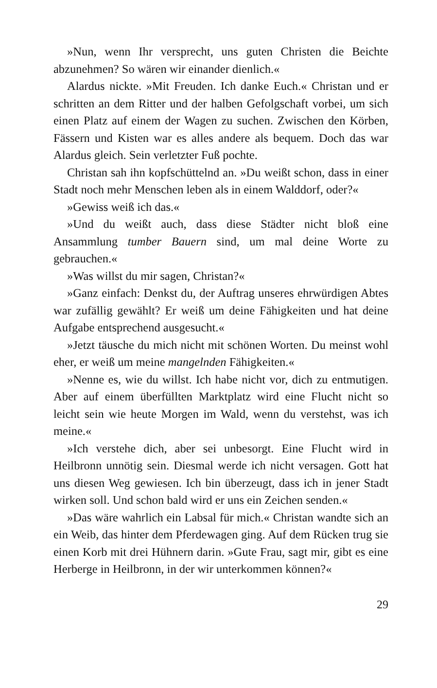»Nun, wenn Ihr versprecht, uns guten Christen die Beichte abzunehmen? So wären wir einander dienlich.«
Alardus nickte. »Mit Freuden. Ich danke Euch.« Christan und er schritten an dem Ritter und der halben Gefolgschaft vorbei, um sich einen Platz auf einem der Wagen zu suchen. Zwischen den Körben, Fässern und Kisten war es alles andere als bequem. Doch das war Alardus gleich. Sein verletzter Fuß pochte.
Christan sah ihn kopfschüttelnd an. »Du weißt schon, dass in einer Stadt noch mehr Menschen leben als in einem Walddorf, oder?«
»Gewiss weiß ich das.«
»Und du weißt auch, dass diese Städter nicht bloß eine Ansammlung tumber Bauern sind, um mal deine Worte zu gebrauchen.«
»Was willst du mir sagen, Christan?«
»Ganz einfach: Denkst du, der Auftrag unseres ehrwürdigen Abtes war zufällig gewählt? Er weiß um deine Fähigkeiten und hat deine Aufgabe entsprechend ausgesucht.«
»Jetzt täusche du mich nicht mit schönen Worten. Du meinst wohl eher, er weiß um meine mangelnden Fähigkeiten.«
»Nenne es, wie du willst. Ich habe nicht vor, dich zu entmutigen. Aber auf einem überfüllten Marktplatz wird eine Flucht nicht so leicht sein wie heute Morgen im Wald, wenn du verstehst, was ich meine.«
»Ich verstehe dich, aber sei unbesorgt. Eine Flucht wird in Heilbronn unnötig sein. Diesmal werde ich nicht versagen. Gott hat uns diesen Weg gewiesen. Ich bin überzeugt, dass ich in jener Stadt wirken soll. Und schon bald wird er uns ein Zeichen senden.«
»Das wäre wahrlich ein Labsal für mich.« Christan wandte sich an ein Weib, das hinter dem Pferdewagen ging. Auf dem Rücken trug sie einen Korb mit drei Hühnern darin. »Gute Frau, sagt mir, gibt es eine Herberge in Heilbronn, in der wir unterkommen können?«
29